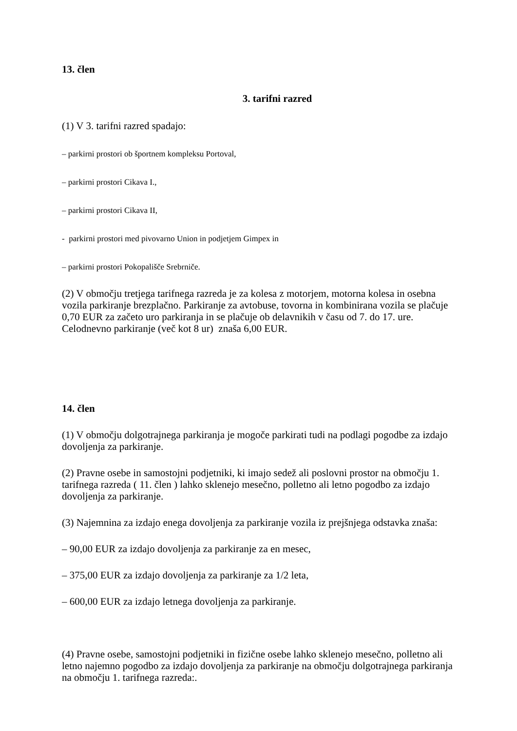13. člen
3. tarifni razred
(1) V 3. tarifni razred spadajo:
– parkirni prostori ob športnem kompleksu Portoval,
– parkirni prostori Cikava I.,
– parkirni prostori Cikava II,
- parkirni prostori med pivovarno Union in podjetjem Gimpex in
– parkirni prostori Pokopališče Srebrniče.
(2) V območju tretjega tarifnega razreda je za kolesa z motorjem, motorna kolesa in osebna vozila parkiranje brezplačno. Parkiranje za avtobuse, tovorna in kombinirana vozila se plačuje 0,70 EUR za začeto uro parkiranja in se plačuje ob delavnikih v času od 7. do 17. ure. Celodnevno parkiranje (več kot 8 ur) znaša 6,00 EUR.
14. člen
(1) V območju dolgotrajnega parkiranja je mogoče parkirati tudi na podlagi pogodbe za izdajo dovoljenja za parkiranje.
(2) Pravne osebe in samostojni podjetniki, ki imajo sedež ali poslovni prostor na območju 1. tarifnega razreda ( 11. člen ) lahko sklenejo mesečno, polletno ali letno pogodbo za izdajo dovoljenja za parkiranje.
(3) Najemnina za izdajo enega dovoljenja za parkiranje vozila iz prejšnjega odstavka znaša:
– 90,00 EUR za izdajo dovoljenja za parkiranje za en mesec,
– 375,00 EUR za izdajo dovoljenja za parkiranje za 1/2 leta,
– 600,00 EUR za izdajo letnega dovoljenja za parkiranje.
(4) Pravne osebe, samostojni podjetniki in fizične osebe lahko sklenejo mesečno, polletno ali letno najemno pogodbo za izdajo dovoljenja za parkiranje na območju dolgotrajnega parkiranja na območju 1. tarifnega razreda:.